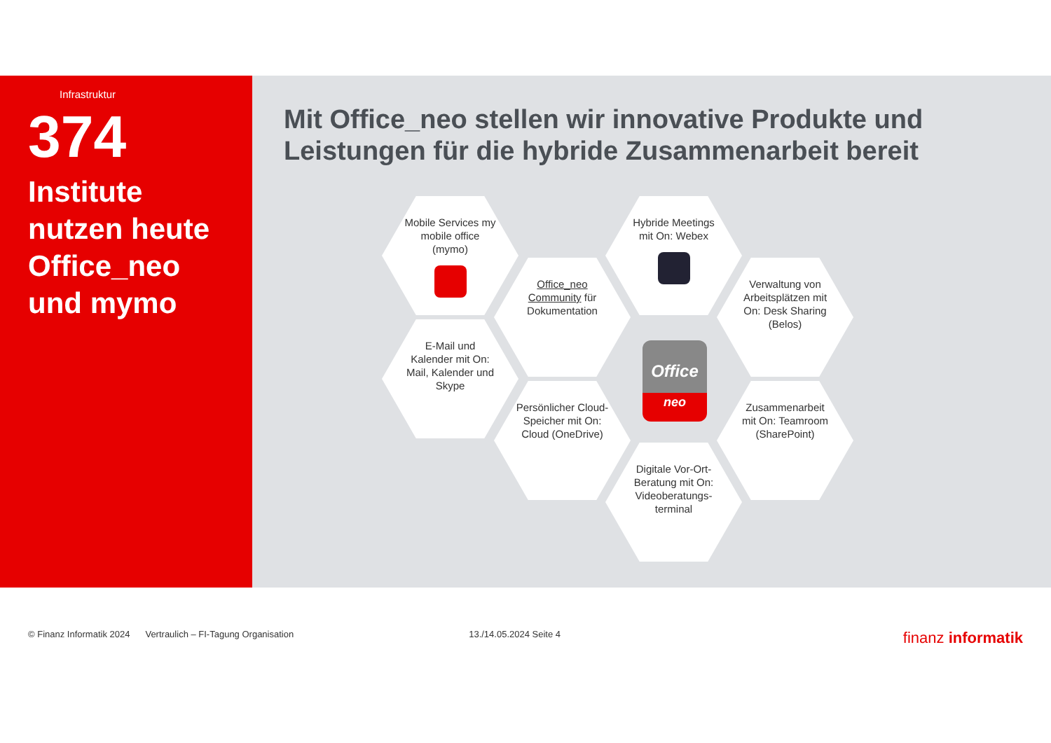Infrastruktur
374
Institute nutzen heute Office_neo und mymo
Mit Office_neo stellen wir innovative Produkte und Leistungen für die hybride Zusammenarbeit bereit
Mobile Services my mobile office (mymo)
Hybride Meetings mit On: Webex
Office_neo Community für Dokumentation
Verwaltung von Arbeitsplätzen mit On: Desk Sharing (Belos)
E-Mail und Kalender mit On: Mail, Kalender und Skype
Persönlicher Cloud-Speicher mit On: Cloud (OneDrive)
Zusammenarbeit mit On: Teamroom (SharePoint)
Digitale Vor-Ort-Beratung mit On: Videoberatungs-terminal
Office
neo
© Finanz Informatik 2024 Vertraulich – FI-Tagung Organisation 13./14.05.2024 Seite 4 finanz informatik